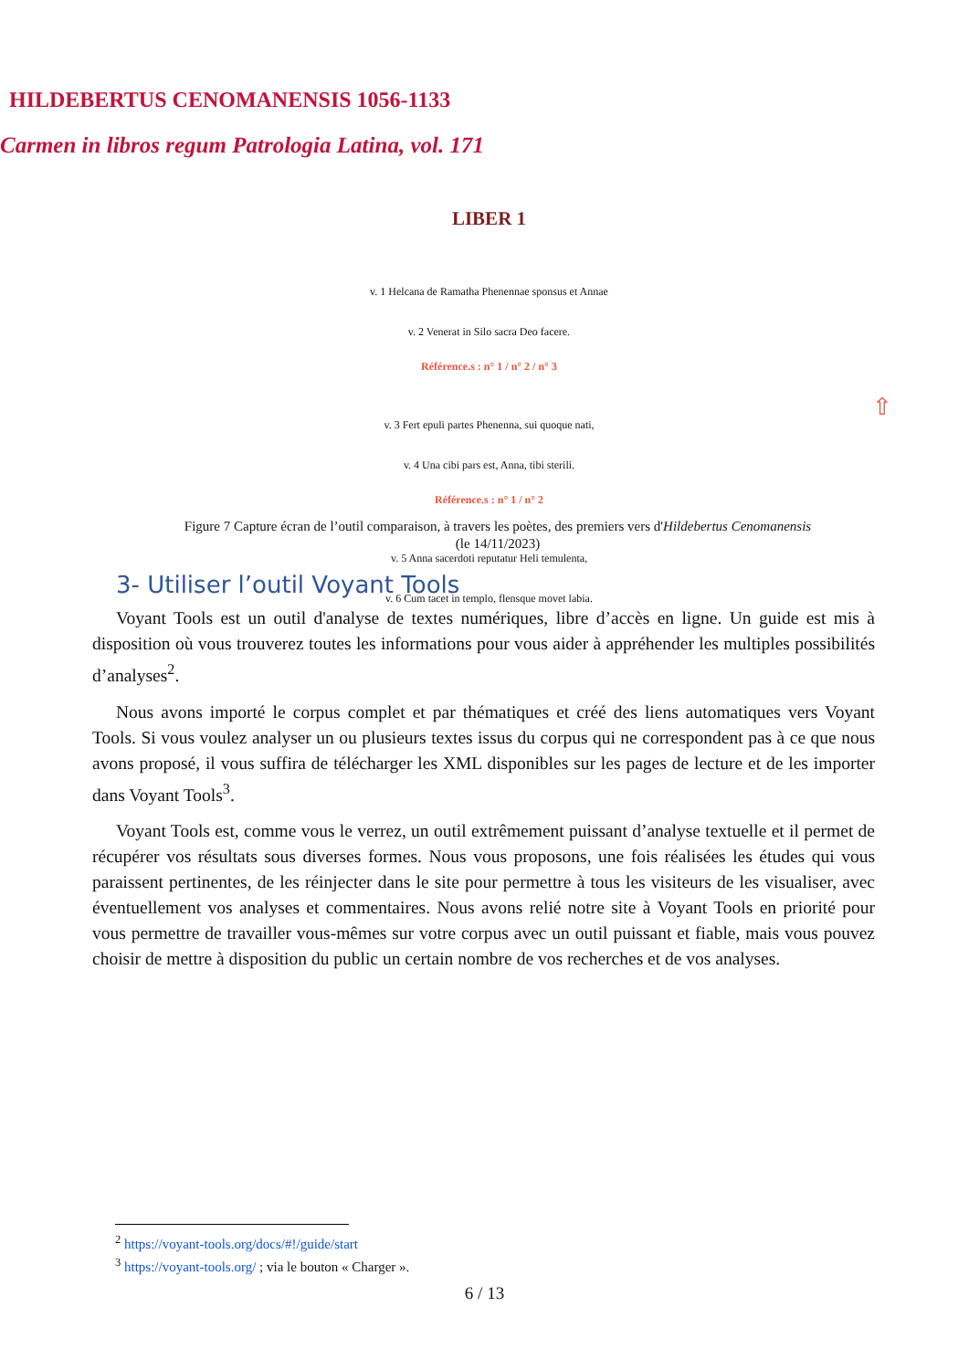HILDEBERTUS CENOMANENSIS 1056-1133
Carmen in libros regum Patrologia Latina, vol. 171
LIBER 1
v. 1 Helcana de Ramatha Phenennae sponsus et Annae
v. 2 Venerat in Silo sacra Deo facere.
Référence.s : n° 1 / n° 2 / n° 3
v. 3 Fert epuli partes Phenenna, sui quoque nati,
v. 4 Una cibi pars est, Anna, tibi sterili.
Référence.s : n° 1 / n° 2
v. 5 Anna sacerdoti reputatur Heli temulenta,
v. 6 Cum tacet in templo, flensque movet labia.
⇧
Figure 7 Capture écran de l’outil comparaison, à travers les poètes, des premiers vers d'Hildebertus Cenomanensis
(le 14/11/2023)
3- Utiliser l’outil Voyant Tools
Voyant Tools est un outil d'analyse de textes numériques, libre d’accès en ligne. Un guide est mis à disposition où vous trouverez toutes les informations pour vous aider à appréhender les multiples possibilités d’analyses<sup>2</sup>.
Nous avons importé le corpus complet et par thématiques et créé des liens automatiques vers Voyant Tools. Si vous voulez analyser un ou plusieurs textes issus du corpus qui ne correspondent pas à ce que nous avons proposé, il vous suffira de télécharger les XML disponibles sur les pages de lecture et de les importer dans Voyant Tools<sup>3</sup>.
Voyant Tools est, comme vous le verrez, un outil extrêmement puissant d’analyse textuelle et il permet de récupérer vos résultats sous diverses formes. Nous vous proposons, une fois réalisées les études qui vous paraissent pertinentes, de les réinjecter dans le site pour permettre à tous les visiteurs de les visualiser, avec éventuellement vos analyses et commentaires. Nous avons relié notre site à Voyant Tools en priorité pour vous permettre de travailler vous-mêmes sur votre corpus avec un outil puissant et fiable, mais vous pouvez choisir de mettre à disposition du public un certain nombre de vos recherches et de vos analyses.
<sup>2</sup> https://voyant-tools.org/docs/#!/guide/start
<sup>3</sup> https://voyant-tools.org/ ; via le bouton « Charger ».
6 / 13